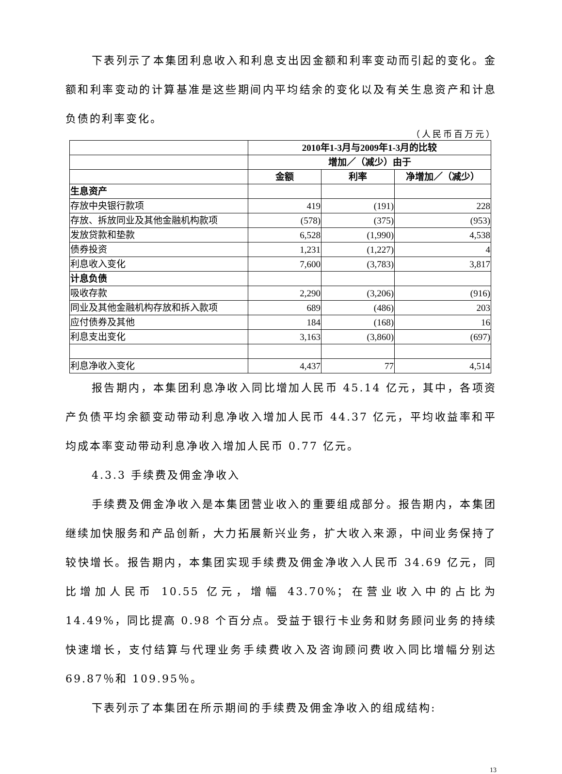下表列示了本集团利息收入和利息支出因金额和利率变动而引起的变化。金额和利率变动的计算基准是这些期间内平均结余的变化以及有关生息资产和计息负债的利率变化。
（人民币百万元）
| | 2010年1-3月与2009年1-3月的比较 | | |
| | 增加／（减少）由于 | | |
| | 金额 | 利率 | 净增加／（减少） |
| 生息资产 | | | |
| 存放中央银行款项 | 419 | (191) | 228 |
| 存放、拆放同业及其他金融机构款项 | (578) | (375) | (953) |
| 发放贷款和垫款 | 6,528 | (1,990) | 4,538 |
| 债券投资 | 1,231 | (1,227) | 4 |
| 利息收入变化 | 7,600 | (3,783) | 3,817 |
| 计息负债 | | | |
| 吸收存款 | 2,290 | (3,206) | (916) |
| 同业及其他金融机构存放和拆入款项 | 689 | (486) | 203 |
| 应付债券及其他 | 184 | (168) | 16 |
| 利息支出变化 | 3,163 | (3,860) | (697) |
| 利息净收入变化 | 4,437 | 77 | 4,514 |
报告期内，本集团利息净收入同比增加人民币 45.14 亿元，其中，各项资产负债平均余额变动带动利息净收入增加人民币 44.37 亿元，平均收益率和平均成本率变动带动利息净收入增加人民币 0.77 亿元。
4.3.3 手续费及佣金净收入
手续费及佣金净收入是本集团营业收入的重要组成部分。报告期内，本集团继续加快服务和产品创新，大力拓展新兴业务，扩大收入来源，中间业务保持了较快增长。报告期内，本集团实现手续费及佣金净收入人民币 34.69 亿元，同比增加人民币 10.55 亿元，增幅 43.70%；在营业收入中的占比为 14.49%，同比提高 0.98 个百分点。受益于银行卡业务和财务顾问业务的持续快速增长，支付结算与代理业务手续费收入及咨询顾问费收入同比增幅分别达 69.87％和 109.95％。
下表列示了本集团在所示期间的手续费及佣金净收入的组成结构:
13